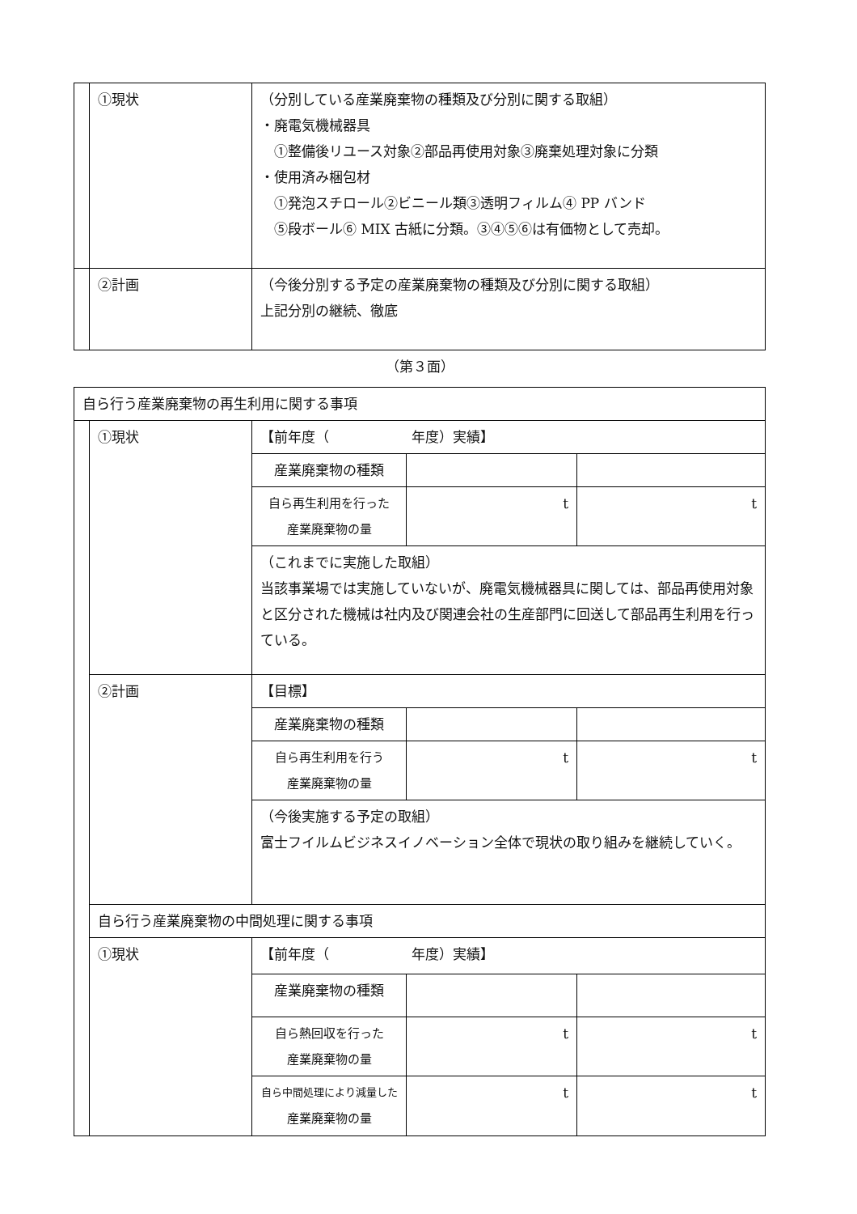| | ①現状 | （分別している産業廃棄物の種類及び分別に関する取組） ・廃電気機械器具 ①整備後リユース対象②部品再使用対象③廃棄処理対象に分類 ・使用済み梱包材 ①発泡スチロール②ビニール類③透明フィルム④ PP バンド ⑤段ボール⑥ MIX 古紙に分類。③④⑤⑥は有価物として売却。 |
| | ②計画 | （今後分別する予定の産業廃棄物の種類及び分別に関する取組） 上記分別の継続、徹底 |
（第３面）
| 自ら行う産業廃棄物の再生利用に関する事項 | | | | |
| | ①現状 | 【前年度（ 年度）実績】 | | |
| | | 産業廃棄物の種類 | | |
| | | 自ら再生利用を行った 産業廃棄物の量 | t | t |
| | | （これまでに実施した取組） 当該事業場では実施していないが、廃電気機械器具に関しては、部品再使用対象と区分された機械は社内及び関連会社の生産部門に回送して部品再生利用を行っている。 | | |
| | ②計画 | 【目標】 | | |
| | | 産業廃棄物の種類 | | |
| | | 自ら再生利用を行う 産業廃棄物の量 | t | t |
| | | （今後実施する予定の取組） 富士フイルムビジネスイノベーション全体で現状の取り組みを継続していく。 | | |
| | 自ら行う産業廃棄物の中間処理に関する事項 | | | |
| | ①現状 | 【前年度（ 年度）実績】 | | |
| | | 産業廃棄物の種類 | | |
| | | 自ら熱回収を行った 産業廃棄物の量 | t | t |
| | | 自ら中間処理により減量した 産業廃棄物の量 | t | t |